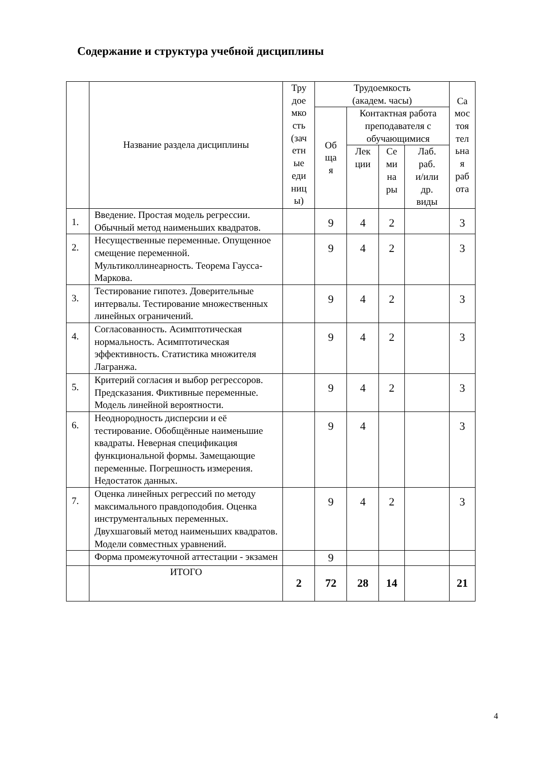Содержание и структура учебной дисциплины
| | Название раздела дисциплины | Тру доe мко сть (зач етн ые еди ниц ы) | Трудоемкость (академ. часы) | | | | Са мос тоя тел ьна я раб ота |
| --- | --- | --- | --- | --- | --- | --- | --- |
| | | | Об ща я | Контактная работа преподавателя с обучающимися | | | |
| | | | | Лек ции | Се ми на ры | Лаб. раб. и/или др. виды | |
| 1. | Введение. Простая модель регрессии. Обычный метод наименьших квадратов. | | 9 | 4 | 2 | | 3 |
| 2. | Несущественные переменные. Опущенное смещение переменной. Мультиколлинеарность. Теорема Гаусса-Маркова. | | 9 | 4 | 2 | | 3 |
| 3. | Тестирование гипотез. Доверительные интервалы. Тестирование множественных линейных ограничений. | | 9 | 4 | 2 | | 3 |
| 4. | Согласованность. Асимптотическая нормальность. Асимптотическая эффективность. Статистика множителя Лагранжа. | | 9 | 4 | 2 | | 3 |
| 5. | Критерий согласия и выбор регрессоров. Предсказания. Фиктивные переменные. Модель линейной вероятности. | | 9 | 4 | 2 | | 3 |
| 6. | Неоднородность дисперсии и её тестирование. Обобщённые наименьшие квадраты. Неверная спецификация функциональной формы. Замещающие переменные. Погрешность измерения. Недостаток данных. | | 9 | 4 | | | 3 |
| 7. | Оценка линейных регрессий по методу максимального правдоподобия. Оценка инструментальных переменных. Двухшаговый метод наименьших квадратов. Модели совместных уравнений. | | 9 | 4 | 2 | | 3 |
| | Форма промежуточной аттестации - экзамен | | 9 | | | | |
| | ИТОГО | 2 | 72 | 28 | 14 | | 21 |
4